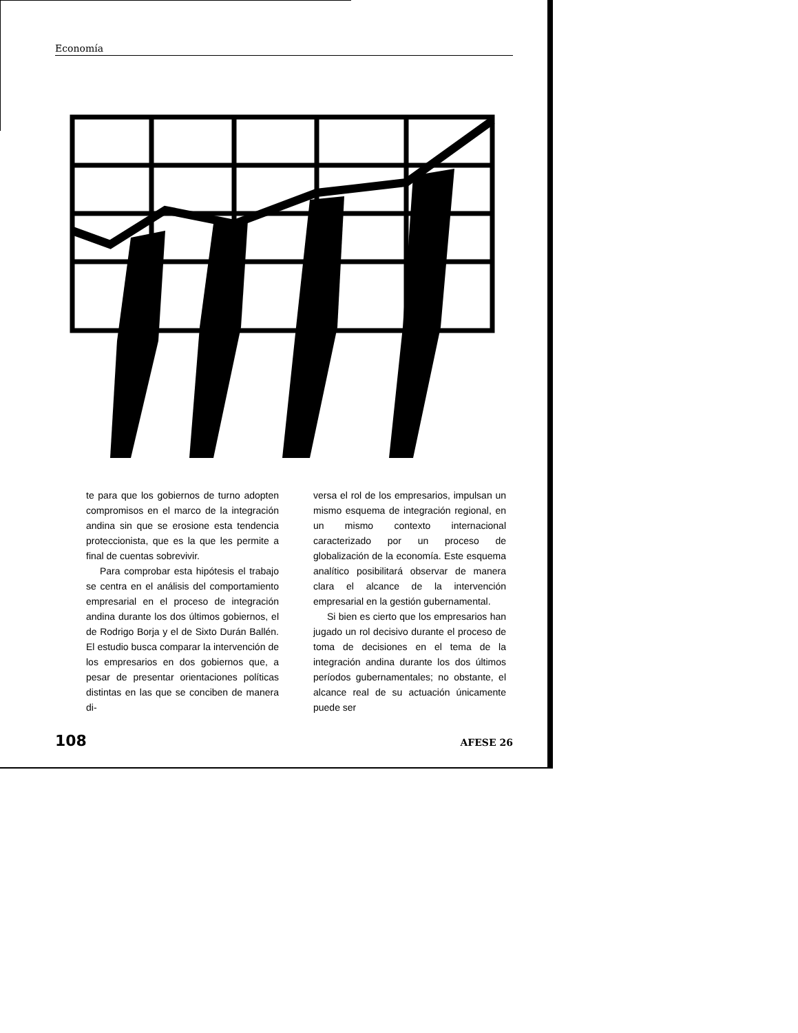Economía
te para que los gobiernos de turno adopten compromisos en el marco de la integración andina sin que se erosione esta tendencia proteccionista, que es la que les permite a final de cuentas sobrevivir.
Para comprobar esta hipótesis el trabajo se centra en el análisis del comportamiento empresarial en el proceso de integración andina durante los dos últimos gobiernos, el de Rodrigo Borja y el de Sixto Durán Ballén. El estudio busca comparar la intervención de los empresarios en dos gobiernos que, a pesar de presentar orientaciones políticas distintas en las que se conciben de manera di-
versa el rol de los empresarios, impulsan un mismo esquema de integración regional, en un mismo contexto internacional caracterizado por un proceso de globalización de la economía. Este esquema analítico posibilitará observar de manera clara el alcance de la intervención empresarial en la gestión gubernamental.
Si bien es cierto que los empresarios han jugado un rol decisivo durante el proceso de toma de decisiones en el tema de la integración andina durante los dos últimos períodos gubernamentales; no obstante, el alcance real de su actuación únicamente puede ser
108 AFESE 26